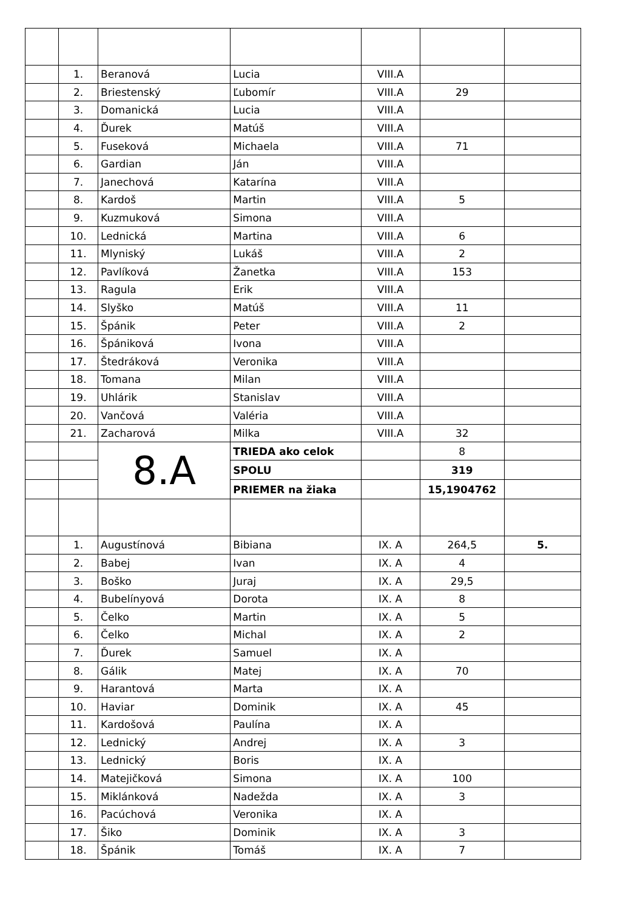| | 1. | Beranová | Lucia | VIII.A | | |
| | 2. | Briestenský | Ľubomír | VIII.A | 29 | |
| | 3. | Domanická | Lucia | VIII.A | | |
| | 4. | Ďurek | Matúš | VIII.A | | |
| | 5. | Fuseková | Michaela | VIII.A | 71 | |
| | 6. | Gardian | Ján | VIII.A | | |
| | 7. | Janechová | Katarína | VIII.A | | |
| | 8. | Kardoš | Martin | VIII.A | 5 | |
| | 9. | Kuzmuková | Simona | VIII.A | | |
| | 10. | Lednická | Martina | VIII.A | 6 | |
| | 11. | Mlyniský | Lukáš | VIII.A | 2 | |
| | 12. | Pavlíková | Žanetka | VIII.A | 153 | |
| | 13. | Ragula | Erik | VIII.A | | |
| | 14. | Slyško | Matúš | VIII.A | 11 | |
| | 15. | Špánik | Peter | VIII.A | 2 | |
| | 16. | Špániková | Ivona | VIII.A | | |
| | 17. | Štedráková | Veronika | VIII.A | | |
| | 18. | Tomana | Milan | VIII.A | | |
| | 19. | Uhlárik | Stanislav | VIII.A | | |
| | 20. | Vančová | Valéria | VIII.A | | |
| | 21. | Zacharová | Milka | VIII.A | 32 | |
| | | 8.A | TRIEDA ako celok | | 8 | |
| | | | SPOLU | | 319 | |
| | | | PRIEMER na žiaka | | 15,1904762 | |
| | 1. | Augustínová | Bibiana | IX. A | 264,5 | 5. |
| | 2. | Babej | Ivan | IX. A | 4 | |
| | 3. | Boško | Juraj | IX. A | 29,5 | |
| | 4. | Bubelínyová | Dorota | IX. A | 8 | |
| | 5. | Čelko | Martin | IX. A | 5 | |
| | 6. | Čelko | Michal | IX. A | 2 | |
| | 7. | Ďurek | Samuel | IX. A | | |
| | 8. | Gálik | Matej | IX. A | 70 | |
| | 9. | Harantová | Marta | IX. A | | |
| | 10. | Haviar | Dominik | IX. A | 45 | |
| | 11. | Kardošová | Paulína | IX. A | | |
| | 12. | Lednický | Andrej | IX. A | 3 | |
| | 13. | Lednický | Boris | IX. A | | |
| | 14. | Matejičková | Simona | IX. A | 100 | |
| | 15. | Miklánková | Nadežda | IX. A | 3 | |
| | 16. | Pacúchová | Veronika | IX. A | | |
| | 17. | Šiko | Dominik | IX. A | 3 | |
| | 18. | Špánik | Tomáš | IX. A | 7 | |